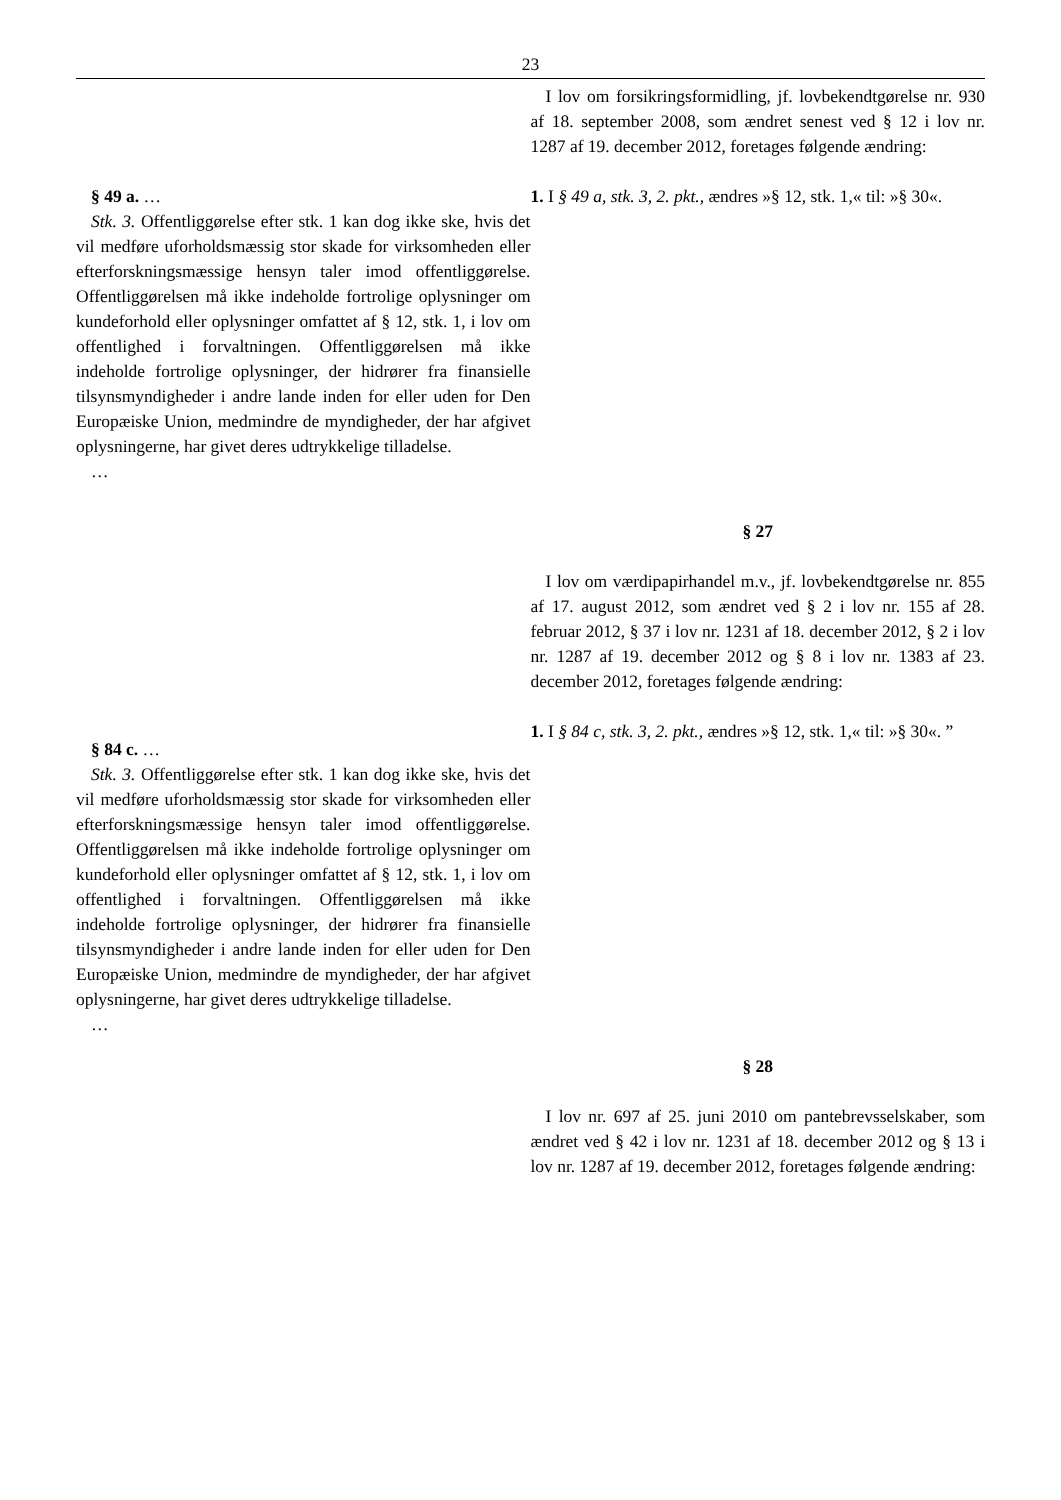23
§ 49 a. …
Stk. 3. Offentliggørelse efter stk. 1 kan dog ikke ske, hvis det vil medføre uforholdsmæssig stor skade for virksomheden eller efterforskningsmæssige hensyn taler imod offentliggørelse. Offentliggørelsen må ikke indeholde fortrolige oplysninger om kundeforhold eller oplysninger omfattet af § 12, stk. 1, i lov om offentlighed i forvaltningen. Offentliggørelsen må ikke indeholde fortrolige oplysninger, der hidrører fra finansielle tilsynsmyndigheder i andre lande inden for eller uden for Den Europæiske Union, medmindre de myndigheder, der har afgivet oplysningerne, har givet deres udtrykkelige tilladelse.
…
§ 84 c. …
Stk. 3. Offentliggørelse efter stk. 1 kan dog ikke ske, hvis det vil medføre uforholdsmæssig stor skade for virksomheden eller efterforskningsmæssige hensyn taler imod offentliggørelse. Offentliggørelsen må ikke indeholde fortrolige oplysninger om kundeforhold eller oplysninger omfattet af § 12, stk. 1, i lov om offentlighed i forvaltningen. Offentliggørelsen må ikke indeholde fortrolige oplysninger, der hidrører fra finansielle tilsynsmyndigheder i andre lande inden for eller uden for Den Europæiske Union, medmindre de myndigheder, der har afgivet oplysningerne, har givet deres udtrykkelige tilladelse.
…
I lov om forsikringsformidling, jf. lovbekendtgørelse nr. 930 af 18. september 2008, som ændret senest ved § 12 i lov nr. 1287 af 19. december 2012, foretages følgende ændring:
1. I § 49 a, stk. 3, 2. pkt., ændres »§ 12, stk. 1,« til: »§ 30«.
§ 27
I lov om værdipapirhandel m.v., jf. lovbekendtgørelse nr. 855 af 17. august 2012, som ændret ved § 2 i lov nr. 155 af 28. februar 2012, § 37 i lov nr. 1231 af 18. december 2012, § 2 i lov nr. 1287 af 19. december 2012 og § 8 i lov nr. 1383 af 23. december 2012, foretages følgende ændring:
1. I § 84 c, stk. 3, 2. pkt., ændres »§ 12, stk. 1,« til: »§ 30«. ”
§ 28
I lov nr. 697 af 25. juni 2010 om pantebrevsselskaber, som ændret ved § 42 i lov nr. 1231 af 18. december 2012 og § 13 i lov nr. 1287 af 19. december 2012, foretages følgende ændring: